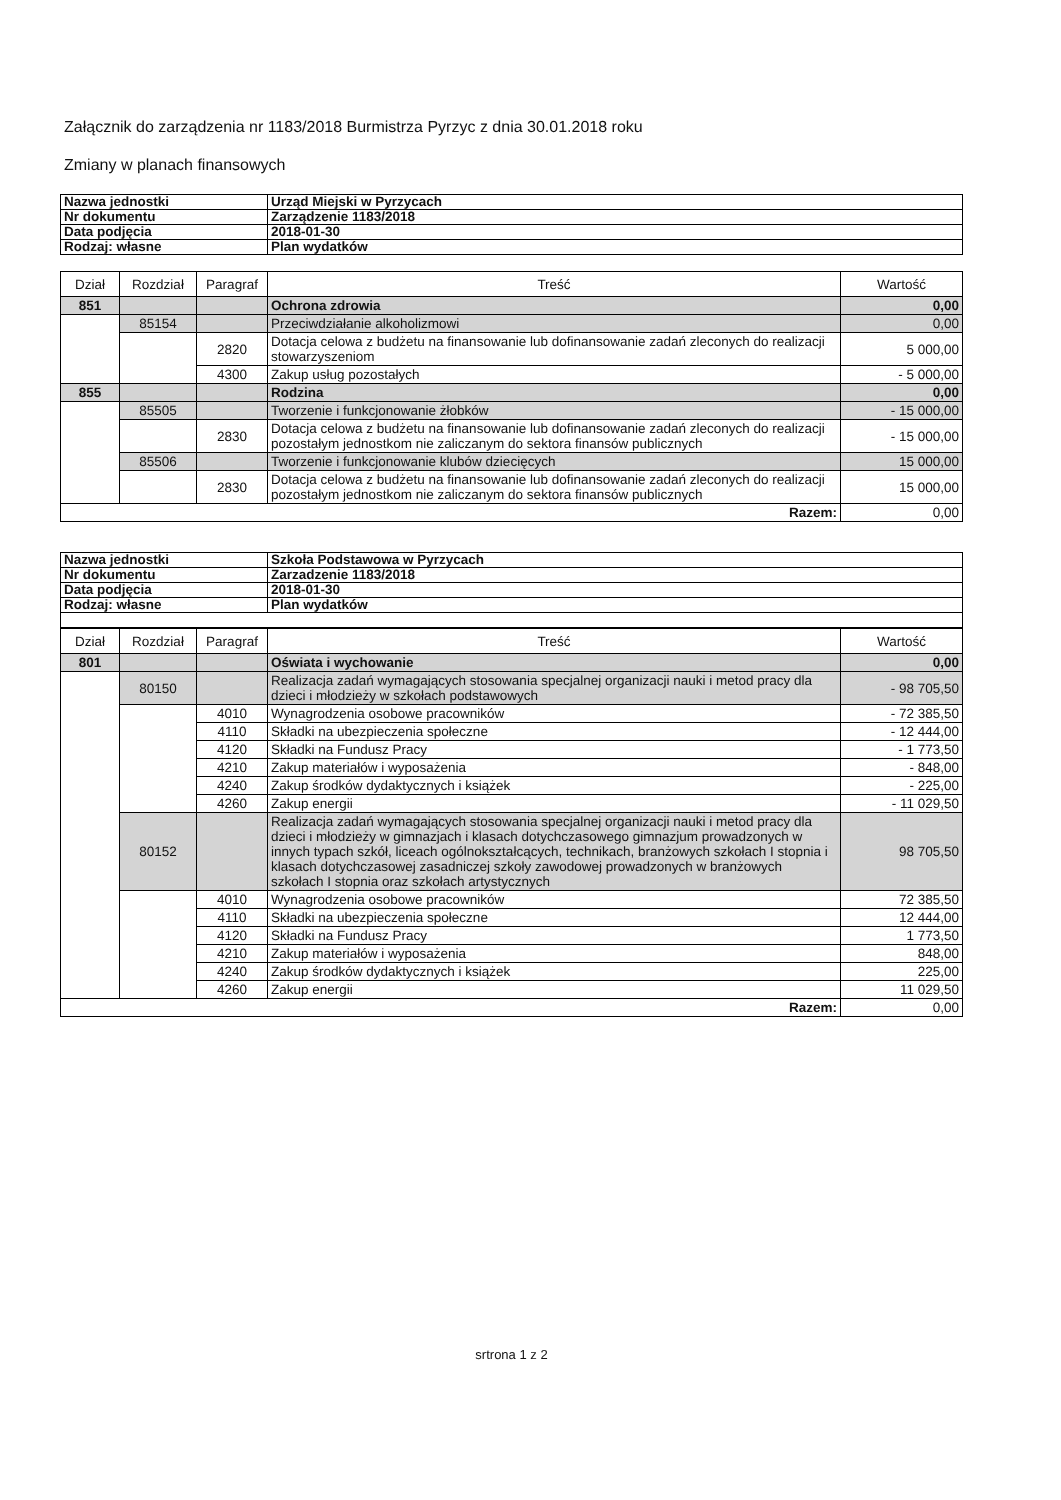Załącznik do zarządzenia nr 1183/2018 Burmistrza Pyrzyc z dnia 30.01.2018 roku
Zmiany w planach finansowych
| Nazwa jednostki | Urząd Miejski w Pyrzycach |
| Nr dokumentu | Zarządzenie 1183/2018 |
| Data podjęcia | 2018-01-30 |
| Rodzaj: własne | Plan wydatków |
| Dział | Rozdział | Paragraf | Treść | Wartość |
| --- | --- | --- | --- | --- |
| 851 | | | Ochrona zdrowia | 0,00 |
| | 85154 | | Przeciwdziałanie alkoholizmowi | 0,00 |
| | | 2820 | Dotacja celowa z budżetu na finansowanie lub dofinansowanie zadań zleconych do realizacji stowarzyszeniom | 5 000,00 |
| | | 4300 | Zakup usług pozostałych | - 5 000,00 |
| 855 | | | Rodzina | 0,00 |
| | 85505 | | Tworzenie i funkcjonowanie żłobków | - 15 000,00 |
| | | 2830 | Dotacja celowa z budżetu na finansowanie lub dofinansowanie zadań zleconych do realizacji pozostałym jednostkom nie zaliczanym do sektora finansów publicznych | - 15 000,00 |
| | 85506 | | Tworzenie i funkcjonowanie klubów dziecięcych | 15 000,00 |
| | | 2830 | Dotacja celowa z budżetu na finansowanie lub dofinansowanie zadań zleconych do realizacji pozostałym jednostkom nie zaliczanym do sektora finansów publicznych | 15 000,00 |
| Razem: | | | | 0,00 |
| Nazwa jednostki | Szkoła Podstawowa w Pyrzycach |
| Nr dokumentu | Zarzadzenie 1183/2018 |
| Data podjęcia | 2018-01-30 |
| Rodzaj: własne | Plan wydatków |
| Dział | Rozdział | Paragraf | Treść | Wartość |
| --- | --- | --- | --- | --- |
| 801 | | | Oświata i wychowanie | 0,00 |
| | 80150 | | Realizacja zadań wymagających stosowania specjalnej organizacji nauki i metod pracy dla dzieci i młodzieży w szkołach podstawowych | - 98 705,50 |
| | | 4010 | Wynagrodzenia osobowe pracowników | - 72 385,50 |
| | | 4110 | Składki na ubezpieczenia społeczne | - 12 444,00 |
| | | 4120 | Składki na Fundusz Pracy | - 1 773,50 |
| | | 4210 | Zakup materiałów i wyposażenia | - 848,00 |
| | | 4240 | Zakup środków dydaktycznych i książek | - 225,00 |
| | | 4260 | Zakup energii | - 11 029,50 |
| | 80152 | | Realizacja zadań wymagających stosowania specjalnej organizacji nauki i metod pracy dla dzieci i młodzieży w gimnazjach i klasach dotychczasowego gimnazjum prowadzonych w innych typach szkół, liceach ogólnokształcących, technikach, branżowych szkołach I stopnia i klasach dotychczasowej zasadniczej szkoły zawodowej prowadzonych w branżowych szkołach I stopnia oraz szkołach artystycznych | 98 705,50 |
| | | 4010 | Wynagrodzenia osobowe pracowników | 72 385,50 |
| | | 4110 | Składki na ubezpieczenia społeczne | 12 444,00 |
| | | 4120 | Składki na Fundusz Pracy | 1 773,50 |
| | | 4210 | Zakup materiałów i wyposażenia | 848,00 |
| | | 4240 | Zakup środków dydaktycznych i książek | 225,00 |
| | | 4260 | Zakup energii | 11 029,50 |
| Razem: | | | | 0,00 |
srtrona 1 z 2